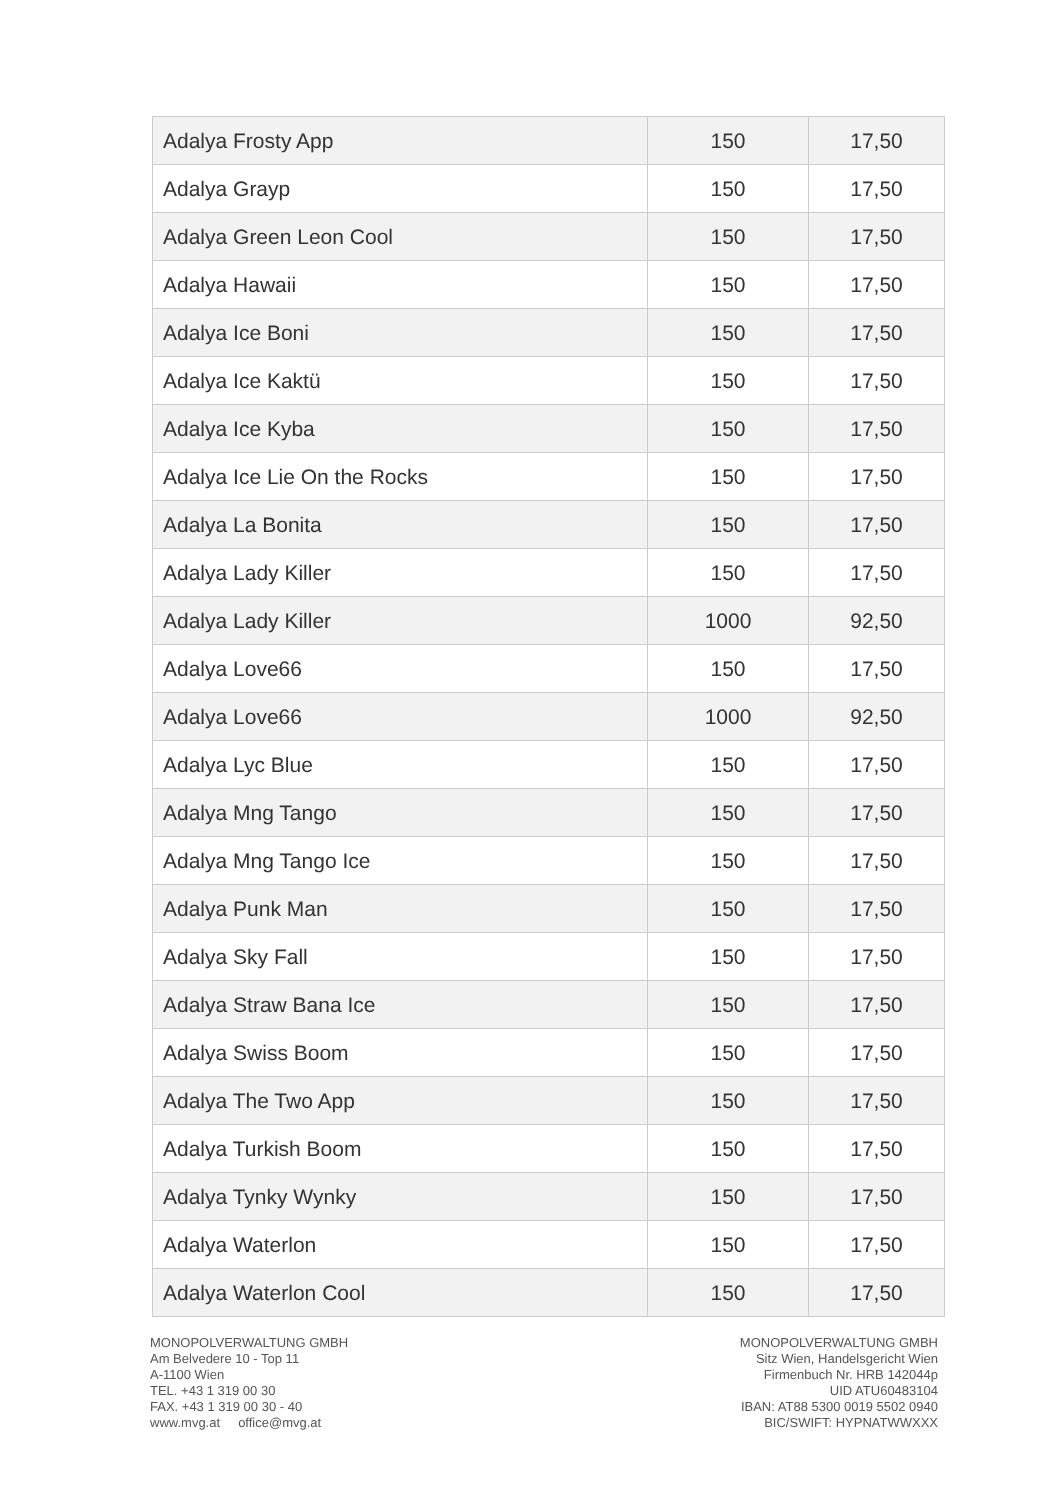| Adalya Frosty App | 150 | 17,50 |
| Adalya Grayp | 150 | 17,50 |
| Adalya Green Leon Cool | 150 | 17,50 |
| Adalya Hawaii | 150 | 17,50 |
| Adalya Ice Boni | 150 | 17,50 |
| Adalya Ice Kaktü | 150 | 17,50 |
| Adalya Ice Kyba | 150 | 17,50 |
| Adalya Ice Lie On the Rocks | 150 | 17,50 |
| Adalya La Bonita | 150 | 17,50 |
| Adalya Lady Killer | 150 | 17,50 |
| Adalya Lady Killer | 1000 | 92,50 |
| Adalya Love66 | 150 | 17,50 |
| Adalya Love66 | 1000 | 92,50 |
| Adalya Lyc Blue | 150 | 17,50 |
| Adalya Mng Tango | 150 | 17,50 |
| Adalya Mng Tango Ice | 150 | 17,50 |
| Adalya Punk Man | 150 | 17,50 |
| Adalya Sky Fall | 150 | 17,50 |
| Adalya Straw Bana Ice | 150 | 17,50 |
| Adalya Swiss Boom | 150 | 17,50 |
| Adalya The Two App | 150 | 17,50 |
| Adalya Turkish Boom | 150 | 17,50 |
| Adalya Tynky Wynky | 150 | 17,50 |
| Adalya Waterlon | 150 | 17,50 |
| Adalya Waterlon Cool | 150 | 17,50 |
MONOPOLVERWALTUNG GMBH
Am Belvedere 10 - Top 11
A-1100 Wien
TEL. +43 1 319 00 30
FAX. +43 1 319 00 30 - 40
www.mvg.at office@mvg.at
MONOPOLVERWALTUNG GMBH
Sitz Wien, Handelsgericht Wien
Firmenbuch Nr. HRB 142044p
UID ATU60483104
IBAN: AT88 5300 0019 5502 0940
BIC/SWIFT: HYPNATWWXXX